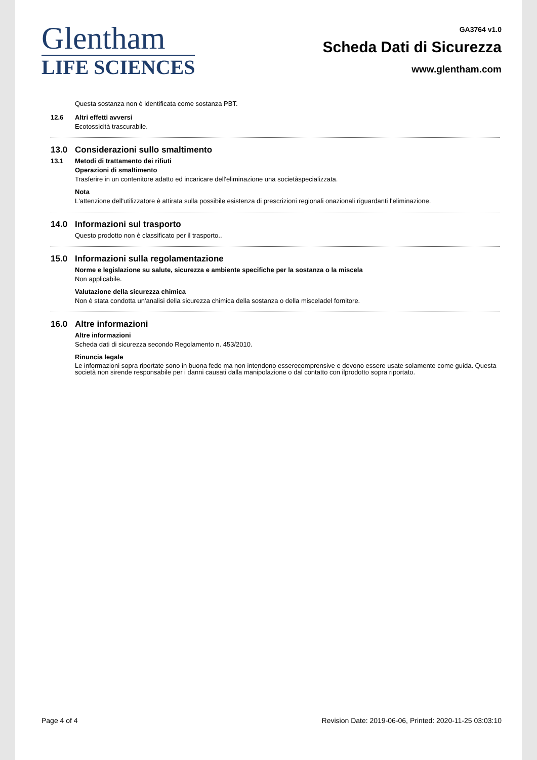Glentham
LIFE SCIENCES
GA3764 v1.0
Scheda Dati di Sicurezza
www.glentham.com
Questa sostanza non è identificata come sostanza PBT.
12.6 Altri effetti avversi
Ecotossicità trascurabile.
13.0 Considerazioni sullo smaltimento
13.1 Metodi di trattamento dei rifiuti
Operazioni di smaltimento
Trasferire in un contenitore adatto ed incaricare dell'eliminazione una societàspecializzata.
Nota
L'attenzione dell'utilizzatore è attirata sulla possibile esistenza di prescrizioni regionali onazionali riguardanti l'eliminazione.
14.0 Informazioni sul trasporto
Questo prodotto non è classificato per il trasporto..
15.0 Informazioni sulla regolamentazione
Norme e legislazione su salute, sicurezza e ambiente specifiche per la sostanza o la miscela
Non applicabile.
Valutazione della sicurezza chimica
Non è stata condotta un'analisi della sicurezza chimica della sostanza o della misceladel fornitore.
16.0 Altre informazioni
Altre informazioni
Scheda dati di sicurezza secondo Regolamento n. 453/2010.
Rinuncia legale
Le informazioni sopra riportate sono in buona fede ma non intendono esserecomprensive e devono essere usate solamente come guida. Questa società non sirende responsabile per i danni causati dalla manipolazione o dal contatto con ilprodotto sopra riportato.
Page 4 of 4 Revision Date: 2019-06-06, Printed: 2020-11-25 03:03:10